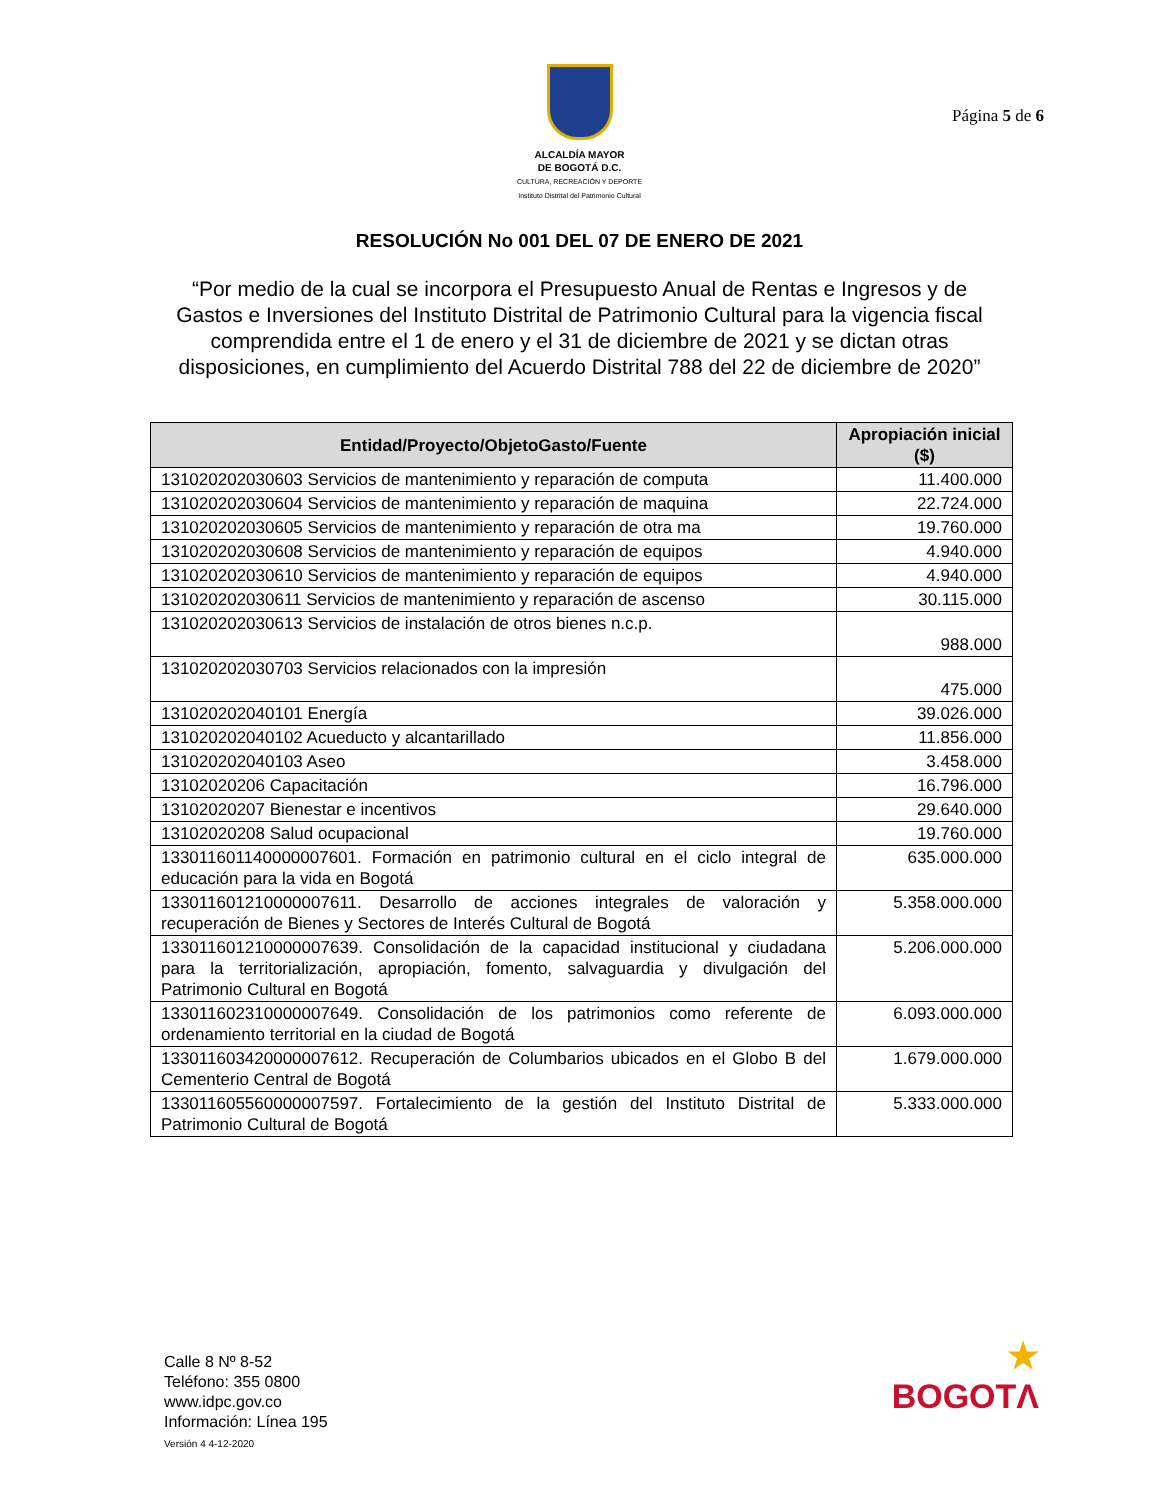ALCALDÍA MAYOR
DE BOGOTÁ D.C.
CULTURA, RECREACIÓN Y DEPORTE
Instituto Distrital del Patrimonio Cultural
Página 5 de 6
RESOLUCIÓN No 001 DEL 07 DE ENERO DE 2021
“Por medio de la cual se incorpora el Presupuesto Anual de Rentas e Ingresos y de Gastos e Inversiones del Instituto Distrital de Patrimonio Cultural para la vigencia fiscal comprendida entre el 1 de enero y el 31 de diciembre de 2021 y se dictan otras disposiciones, en cumplimiento del Acuerdo Distrital 788 del 22 de diciembre de 2020”
| Entidad/Proyecto/ObjetoGasto/Fuente | Apropiación inicial ($) |
| --- | --- |
| 131020202030603 Servicios de mantenimiento y reparación de computa | 11.400.000 |
| 131020202030604 Servicios de mantenimiento y reparación de maquina | 22.724.000 |
| 131020202030605 Servicios de mantenimiento y reparación de otra ma | 19.760.000 |
| 131020202030608 Servicios de mantenimiento y reparación de equipos | 4.940.000 |
| 131020202030610 Servicios de mantenimiento y reparación de equipos | 4.940.000 |
| 131020202030611 Servicios de mantenimiento y reparación de ascenso | 30.115.000 |
| 131020202030613 Servicios de instalación de otros bienes n.c.p. | 988.000 |
| 131020202030703 Servicios relacionados con la impresión | 475.000 |
| 131020202040101 Energía | 39.026.000 |
| 131020202040102 Acueducto y alcantarillado | 11.856.000 |
| 131020202040103 Aseo | 3.458.000 |
| 13102020206 Capacitación | 16.796.000 |
| 13102020207 Bienestar e incentivos | 29.640.000 |
| 13102020208 Salud ocupacional | 19.760.000 |
| 133011601140000007601. Formación en patrimonio cultural en el ciclo integral de educación para la vida en Bogotá | 635.000.000 |
| 133011601210000007611. Desarrollo de acciones integrales de valoración y recuperación de Bienes y Sectores de Interés Cultural de Bogotá | 5.358.000.000 |
| 133011601210000007639. Consolidación de la capacidad institucional y ciudadana para la territorialización, apropiación, fomento, salvaguardia y divulgación del Patrimonio Cultural en Bogotá | 5.206.000.000 |
| 133011602310000007649. Consolidación de los patrimonios como referente de ordenamiento territorial en la ciudad de Bogotá | 6.093.000.000 |
| 133011603420000007612. Recuperación de Columbarios ubicados en el Globo B del Cementerio Central de Bogotá | 1.679.000.000 |
| 133011605560000007597. Fortalecimiento de la gestión del Instituto Distrital de Patrimonio Cultural de Bogotá | 5.333.000.000 |
Calle 8 Nº 8-52
Teléfono: 355 0800
www.idpc.gov.co
Información: Línea 195
Versión 4 4-12-2020
★
BOGOTΛ